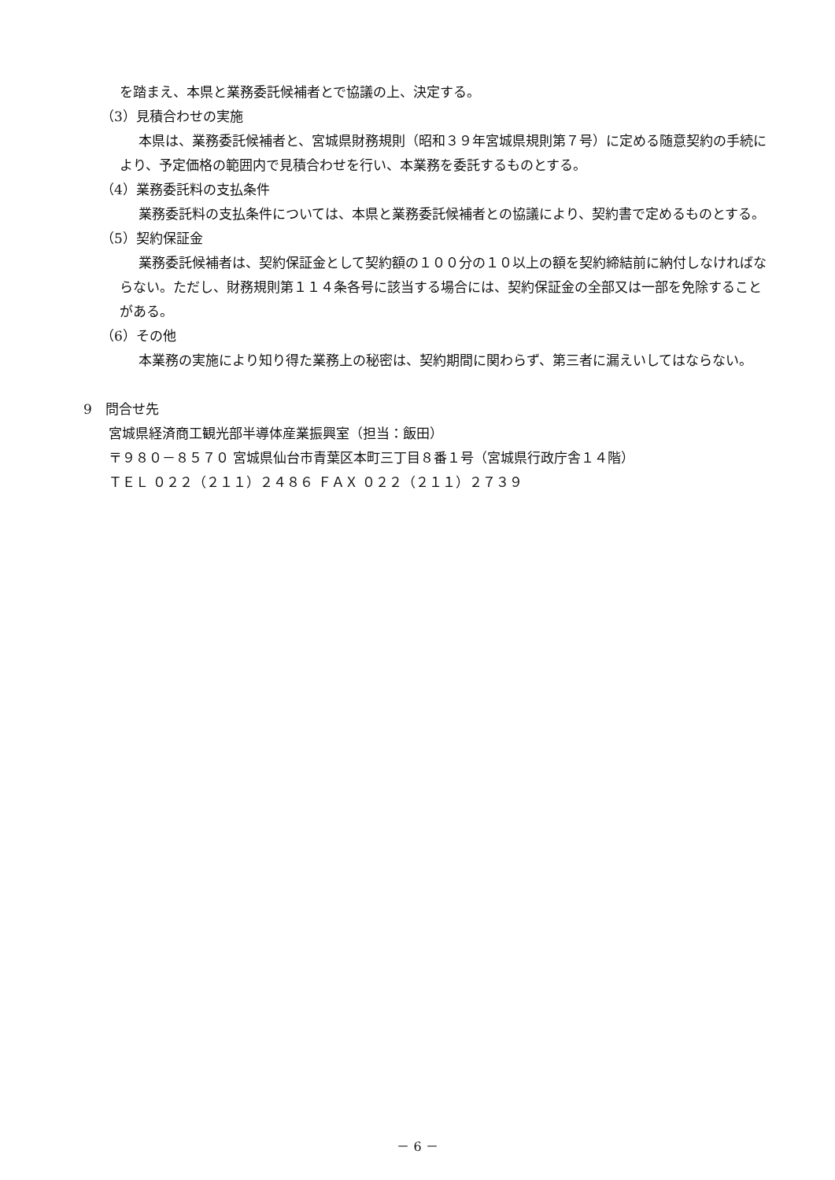を踏まえ、本県と業務委託候補者とで協議の上、決定する。
（3）見積合わせの実施
本県は、業務委託候補者と、宮城県財務規則（昭和３９年宮城県規則第７号）に定める随意契約の手続により、予定価格の範囲内で見積合わせを行い、本業務を委託するものとする。
（4）業務委託料の支払条件
業務委託料の支払条件については、本県と業務委託候補者との協議により、契約書で定めるものとする。
（5）契約保証金
業務委託候補者は、契約保証金として契約額の１００分の１０以上の額を契約締結前に納付しなければならない。ただし、財務規則第１１４条各号に該当する場合には、契約保証金の全部又は一部を免除することがある。
（6）その他
本業務の実施により知り得た業務上の秘密は、契約期間に関わらず、第三者に漏えいしてはならない。
9　問合せ先
宮城県経済商工観光部半導体産業振興室（担当：飯田）
〒９８０－８５７０ 宮城県仙台市青葉区本町三丁目８番１号（宮城県行政庁舎１４階）
ＴＥＬ ０２２（２１１）２４８６ ＦＡＸ ０２２（２１１）２７３９
－ 6 －